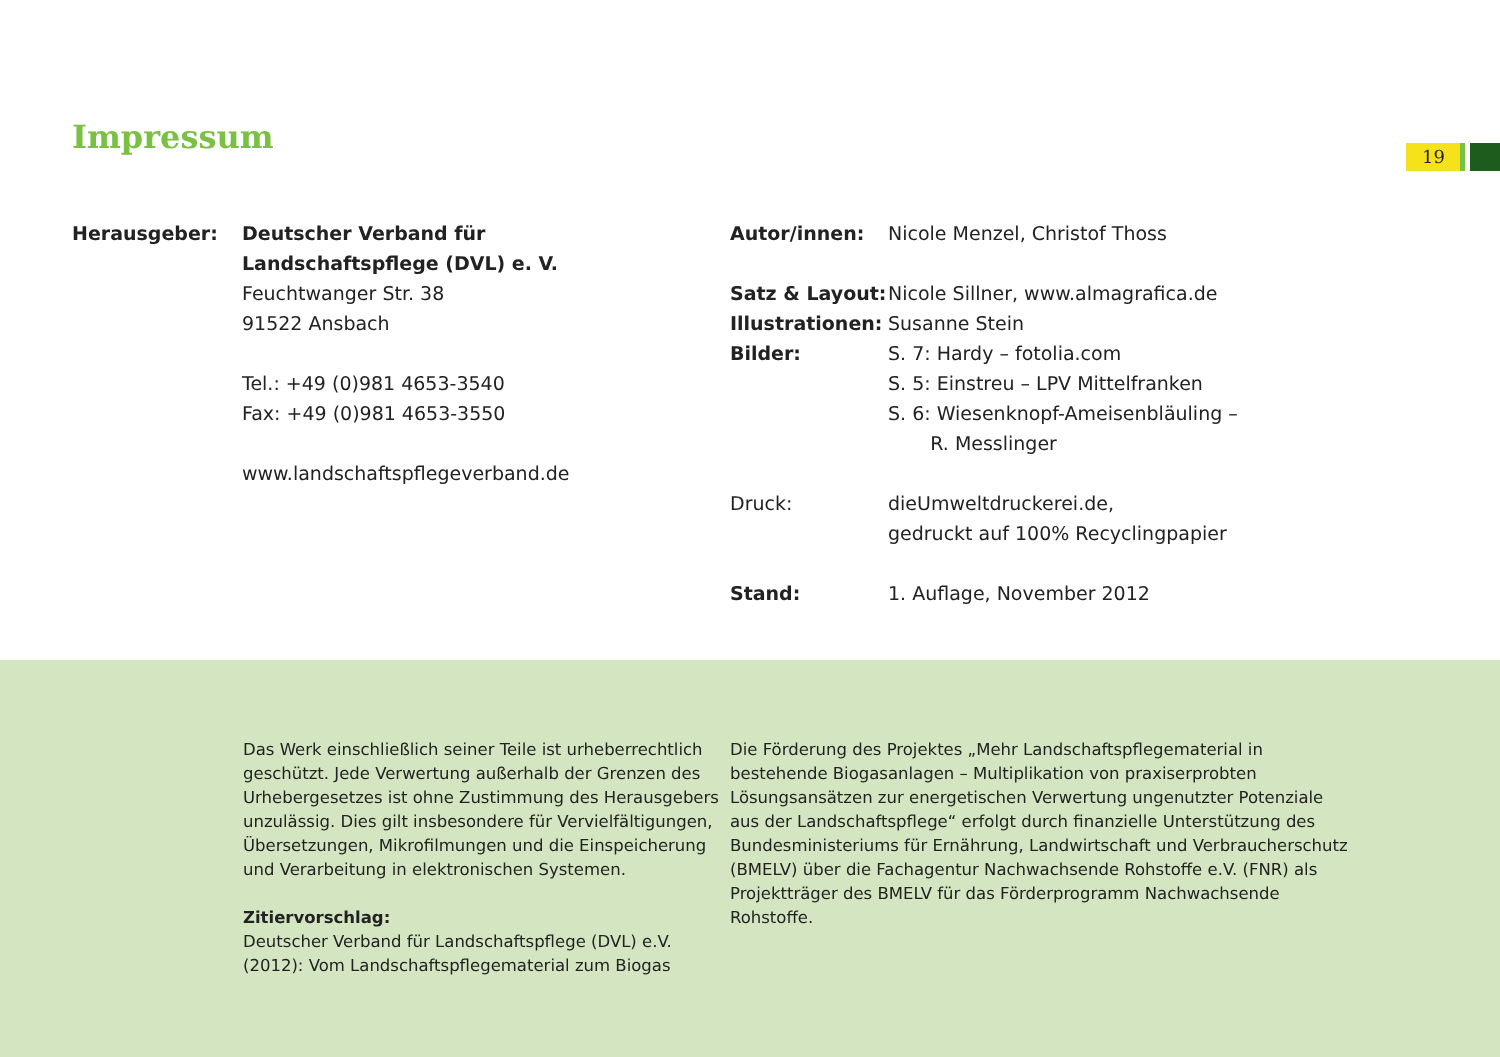Impressum 19
Herausgeber: Deutscher Verband für
Landschaftspflege (DVL) e. V.
Feuchtwanger Str. 38
91522 Ansbach
Tel.: +49 (0)981 4653-3540
Fax: +49 (0)981 4653-3550
www.landschaftspflegeverband.de
Autor/innen: Nicole Menzel, Christof Thoss
Satz & Layout:
Nicole Sillner, www.almagrafica.de
Illustrationen:
Susanne Stein
Bilder: S. 7: Hardy – fotolia.com
S. 5: Einstreu – LPV Mittelfranken
S. 6: Wiesenknopf-Ameisenbläuling –
R. Messlinger
Druck: dieUmweltdruckerei.de,
gedruckt auf 100% Recyclingpapier
Stand: 1. Auflage, November 2012
Das Werk einschließlich seiner Teile ist urheberrechtlich geschützt. Jede Verwertung außerhalb der Grenzen des Urhebergesetzes ist ohne Zustimmung des Herausgebers unzulässig. Dies gilt insbesondere für Vervielfältigungen, Übersetzungen, Mikrofilmungen und die Einspeicherung und Verarbeitung in elektronischen Systemen.
Zitiervorschlag:
Deutscher Verband für Landschaftspflege (DVL) e.V. (2012): Vom Landschaftspflegematerial zum Biogas
Die Förderung des Projektes „Mehr Landschaftspflegematerial in bestehende Biogasanlagen – Multiplikation von praxiserprobten Lösungsansätzen zur energetischen Verwertung ungenutzter Potenziale aus der Landschaftspflege“ erfolgt durch finanzielle Unterstützung des Bundesministeriums für Ernährung, Landwirtschaft und Verbraucherschutz (BMELV) über die Fachagentur Nachwachsende Rohstoffe e.V. (FNR) als Projektträger des BMELV für das Förderprogramm Nachwachsende Rohstoffe.